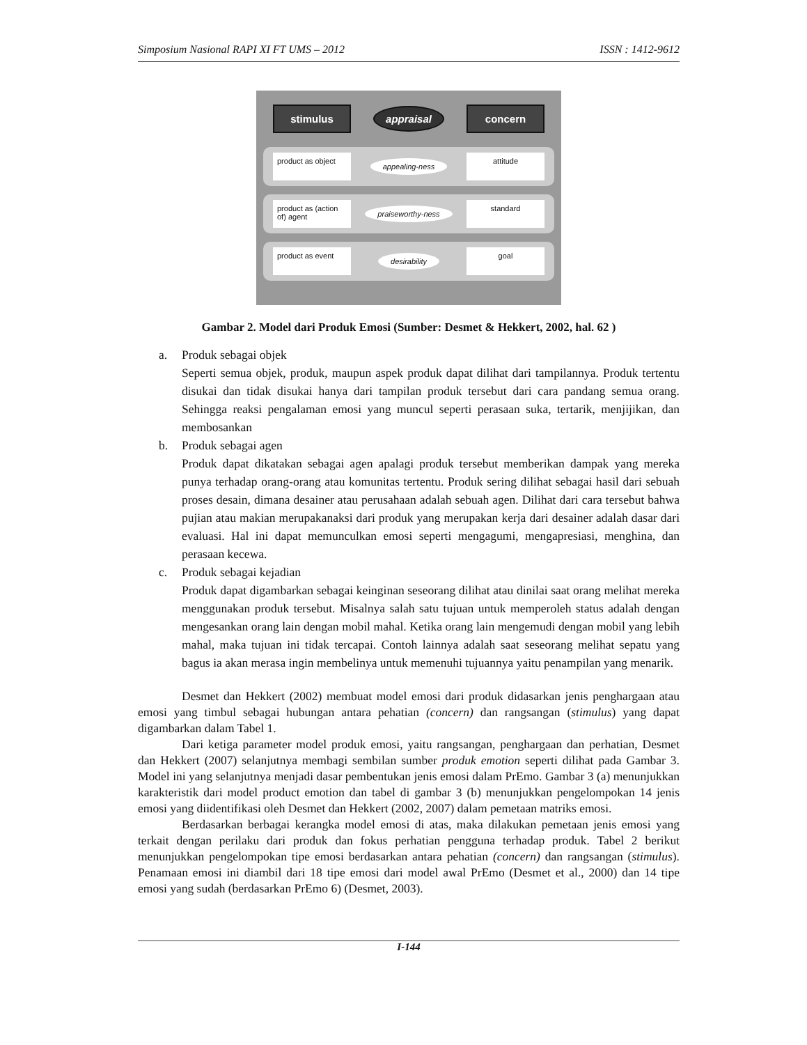Simposium Nasional RAPI XI FT UMS – 2012 ISSN : 1412-9612
stimulus appraisal concern
product as object
appealing-ness
attitude
product as (action of) agent
praiseworthy-ness
standard
product as event
desirability
goal
Gambar 2. Model dari Produk Emosi (Sumber: Desmet & Hekkert, 2002, hal. 62 )
a. Produk sebagai objek
Seperti semua objek, produk, maupun aspek produk dapat dilihat dari tampilannya. Produk tertentu disukai dan tidak disukai hanya dari tampilan produk tersebut dari cara pandang semua orang. Sehingga reaksi pengalaman emosi yang muncul seperti perasaan suka, tertarik, menjijikan, dan membosankan
b. Produk sebagai agen
Produk dapat dikatakan sebagai agen apalagi produk tersebut memberikan dampak yang mereka punya terhadap orang-orang atau komunitas tertentu. Produk sering dilihat sebagai hasil dari sebuah proses desain, dimana desainer atau perusahaan adalah sebuah agen. Dilihat dari cara tersebut bahwa pujian atau makian merupakanaksi dari produk yang merupakan kerja dari desainer adalah dasar dari evaluasi. Hal ini dapat memunculkan emosi seperti mengagumi, mengapresiasi, menghina, dan perasaan kecewa.
c. Produk sebagai kejadian
Produk dapat digambarkan sebagai keinginan seseorang dilihat atau dinilai saat orang melihat mereka menggunakan produk tersebut. Misalnya salah satu tujuan untuk memperoleh status adalah dengan mengesankan orang lain dengan mobil mahal. Ketika orang lain mengemudi dengan mobil yang lebih mahal, maka tujuan ini tidak tercapai. Contoh lainnya adalah saat seseorang melihat sepatu yang bagus ia akan merasa ingin membelinya untuk memenuhi tujuannya yaitu penampilan yang menarik.
Desmet dan Hekkert (2002) membuat model emosi dari produk didasarkan jenis penghargaan atau emosi yang timbul sebagai hubungan antara pehatian (concern) dan rangsangan (stimulus) yang dapat digambarkan dalam Tabel 1.
Dari ketiga parameter model produk emosi, yaitu rangsangan, penghargaan dan perhatian, Desmet dan Hekkert (2007) selanjutnya membagi sembilan sumber produk emotion seperti dilihat pada Gambar 3. Model ini yang selanjutnya menjadi dasar pembentukan jenis emosi dalam PrEmo. Gambar 3 (a) menunjukkan karakteristik dari model product emotion dan tabel di gambar 3 (b) menunjukkan pengelompokan 14 jenis emosi yang diidentifikasi oleh Desmet dan Hekkert (2002, 2007) dalam pemetaan matriks emosi.
Berdasarkan berbagai kerangka model emosi di atas, maka dilakukan pemetaan jenis emosi yang terkait dengan perilaku dari produk dan fokus perhatian pengguna terhadap produk. Tabel 2 berikut menunjukkan pengelompokan tipe emosi berdasarkan antara pehatian (concern) dan rangsangan (stimulus). Penamaan emosi ini diambil dari 18 tipe emosi dari model awal PrEmo (Desmet et al., 2000) dan 14 tipe emosi yang sudah (berdasarkan PrEmo 6) (Desmet, 2003).
I-144